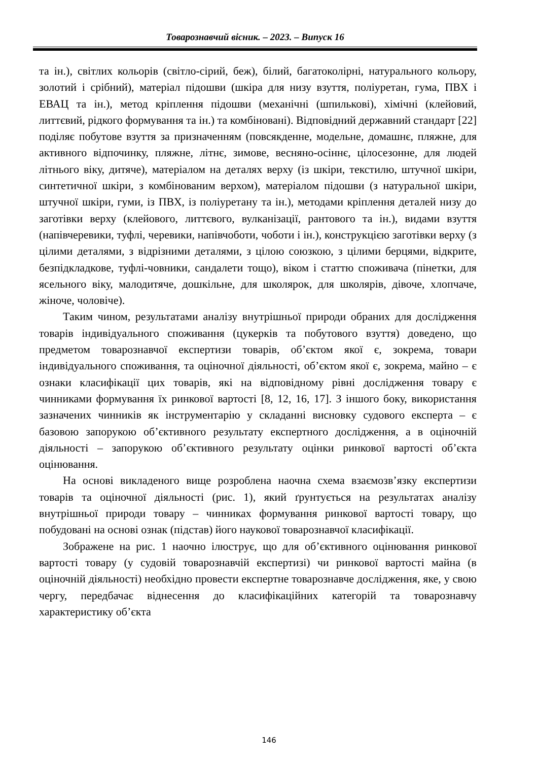Товарознавчий вісник. – 2023. – Випуск 16
та ін.), світлих кольорів (світло-сірий, беж), білий, багатоколірні, натурального кольору, золотий і срібний), матеріал підошви (шкіра для низу взуття, поліуретан, гума, ПВХ і ЕВАЦ та ін.), метод кріплення підошви (механічні (шпилькові), хімічні (клейовий, литтєвий, рідкого формування та ін.) та комбіновані). Відповідний державний стандарт [22] поділяє побутове взуття за призначенням (повсякденне, модельне, домашнє, пляжне, для активного відпочинку, пляжне, літнє, зимове, весняно-осіннє, цілосезонне, для людей літнього віку, дитяче), матеріалом на деталях верху (із шкіри, текстилю, штучної шкіри, синтетичної шкіри, з комбінованим верхом), матеріалом підошви (з натуральної шкіри, штучної шкіри, гуми, із ПВХ, із поліуретану та ін.), методами кріплення деталей низу до заготівки верху (клейового, литтєвого, вулканізації, рантового та ін.), видами взуття (напівчеревики, туфлі, черевики, напівчоботи, чоботи і ін.), конструкцією заготівки верху (з цілими деталями, з відрізними деталями, з цілою союзкою, з цілими берцями, відкрите, безпідкладкове, туфлі-човники, сандалети тощо), віком і статтю споживача (пінетки, для ясельного віку, малодитяче, дошкільне, для школярок, для школярів, дівоче, хлопчаче, жіноче, чоловіче).
Таким чином, результатами аналізу внутрішньої природи обраних для дослідження товарів індивідуального споживання (цукерків та побутового взуття) доведено, що предметом товарознавчої експертизи товарів, об’єктом якої є, зокрема, товари індивідуального споживання, та оціночної діяльності, об’єктом якої є, зокрема, майно – є ознаки класифікації цих товарів, які на відповідному рівні дослідження товару є чинниками формування їх ринкової вартості [8, 12, 16, 17]. З іншого боку, використання зазначених чинників як інструментарію у складанні висновку судового експерта – є базовою запорукою об’єктивного результату експертного дослідження, а в оціночній діяльності – запорукою об’єктивного результату оцінки ринкової вартості об’єкта оцінювання.
На основі викладеного вище розроблена наочна схема взаємозв’язку експертизи товарів та оціночної діяльності (рис. 1), який ґрунтується на результатах аналізу внутрішньої природи товару – чинниках формування ринкової вартості товару, що побудовані на основі ознак (підстав) його наукової товарознавчої класифікації.
Зображене на рис. 1 наочно ілюструє, що для об’єктивного оцінювання ринкової вартості товару (у судовій товарознавчій експертизі) чи ринкової вартості майна (в оціночній діяльності) необхідно провести експертне товарознавче дослідження, яке, у свою чергу, передбачає віднесення до класифікаційних категорій та товарознавчу характеристику об’єкта
146